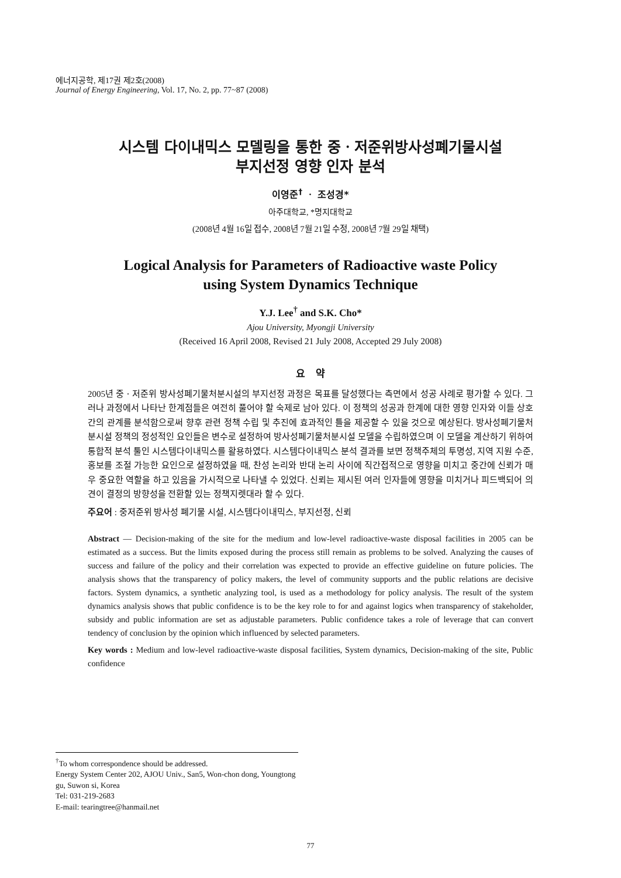에너지공학, 제17권 제2호(2008)
Journal of Energy Engineering, Vol. 17, No. 2, pp. 77~87 (2008)
시스템 다이내믹스 모델링을 통한 중ㆍ저준위방사성폐기물시설
부지선정 영향 인자 분석
이영준<sup>†</sup> ㆍ 조성경*
아주대학교, *명지대학교
(2008년 4월 16일 접수, 2008년 7월 21일 수정, 2008년 7월 29일 채택)
Logical Analysis for Parameters of Radioactive waste Policy
using System Dynamics Technique
Y.J. Lee<sup>†</sup> and S.K. Cho*
Ajou University, Myongji University
(Received 16 April 2008, Revised 21 July 2008, Accepted 29 July 2008)
요 약
2005년 중ㆍ저준위 방사성폐기물처분시설의 부지선정 과정은 목표를 달성했다는 측면에서 성공 사례로 평가할 수 있다. 그러나 과정에서 나타난 한계점들은 여전히 풀어야 할 숙제로 남아 있다. 이 정책의 성공과 한계에 대한 영향 인자와 이들 상호간의 관계를 분석함으로써 향후 관련 정책 수립 및 추진에 효과적인 틀을 제공할 수 있을 것으로 예상된다. 방사성폐기물처분시설 정책의 정성적인 요인들은 변수로 설정하여 방사성폐기물처분시설 모델을 수립하였으며 이 모델을 계산하기 위하여 통합적 분석 툴인 시스템다이내믹스를 활용하였다. 시스템다이내믹스 분석 결과를 보면 정책주체의 투명성, 지역 지원 수준, 홍보를 조절 가능한 요인으로 설정하였을 때, 찬성 논리와 반대 논리 사이에 직간접적으로 영향을 미치고 중간에 신뢰가 매우 중요한 역할을 하고 있음을 가시적으로 나타낼 수 있었다. 신뢰는 제시된 여러 인자들에 영향을 미치거나 피드백되어 의견이 결정의 방향성을 전환할 있는 정책지렛대라 할 수 있다.
주요어 : 중저준위 방사성 폐기물 시설, 시스템다이내믹스, 부지선정, 신뢰
Abstract — Decision-making of the site for the medium and low-level radioactive-waste disposal facilities in 2005 can be estimated as a success. But the limits exposed during the process still remain as problems to be solved. Analyzing the causes of success and failure of the policy and their correlation was expected to provide an effective guideline on future policies. The analysis shows that the transparency of policy makers, the level of community supports and the public relations are decisive factors. System dynamics, a synthetic analyzing tool, is used as a methodology for policy analysis. The result of the system dynamics analysis shows that public confidence is to be the key role to for and against logics when transparency of stakeholder, subsidy and public information are set as adjustable parameters. Public confidence takes a role of leverage that can convert tendency of conclusion by the opinion which influenced by selected parameters.
Key words : Medium and low-level radioactive-waste disposal facilities, System dynamics, Decision-making of the site, Public confidence
<sup>†</sup> To whom correspondence should be addressed.
Energy System Center 202, AJOU Univ., San5, Won-chon dong, Youngtong gu, Suwon si, Korea
Tel: 031-219-2683
E-mail: tearingtree@hanmail.net
77